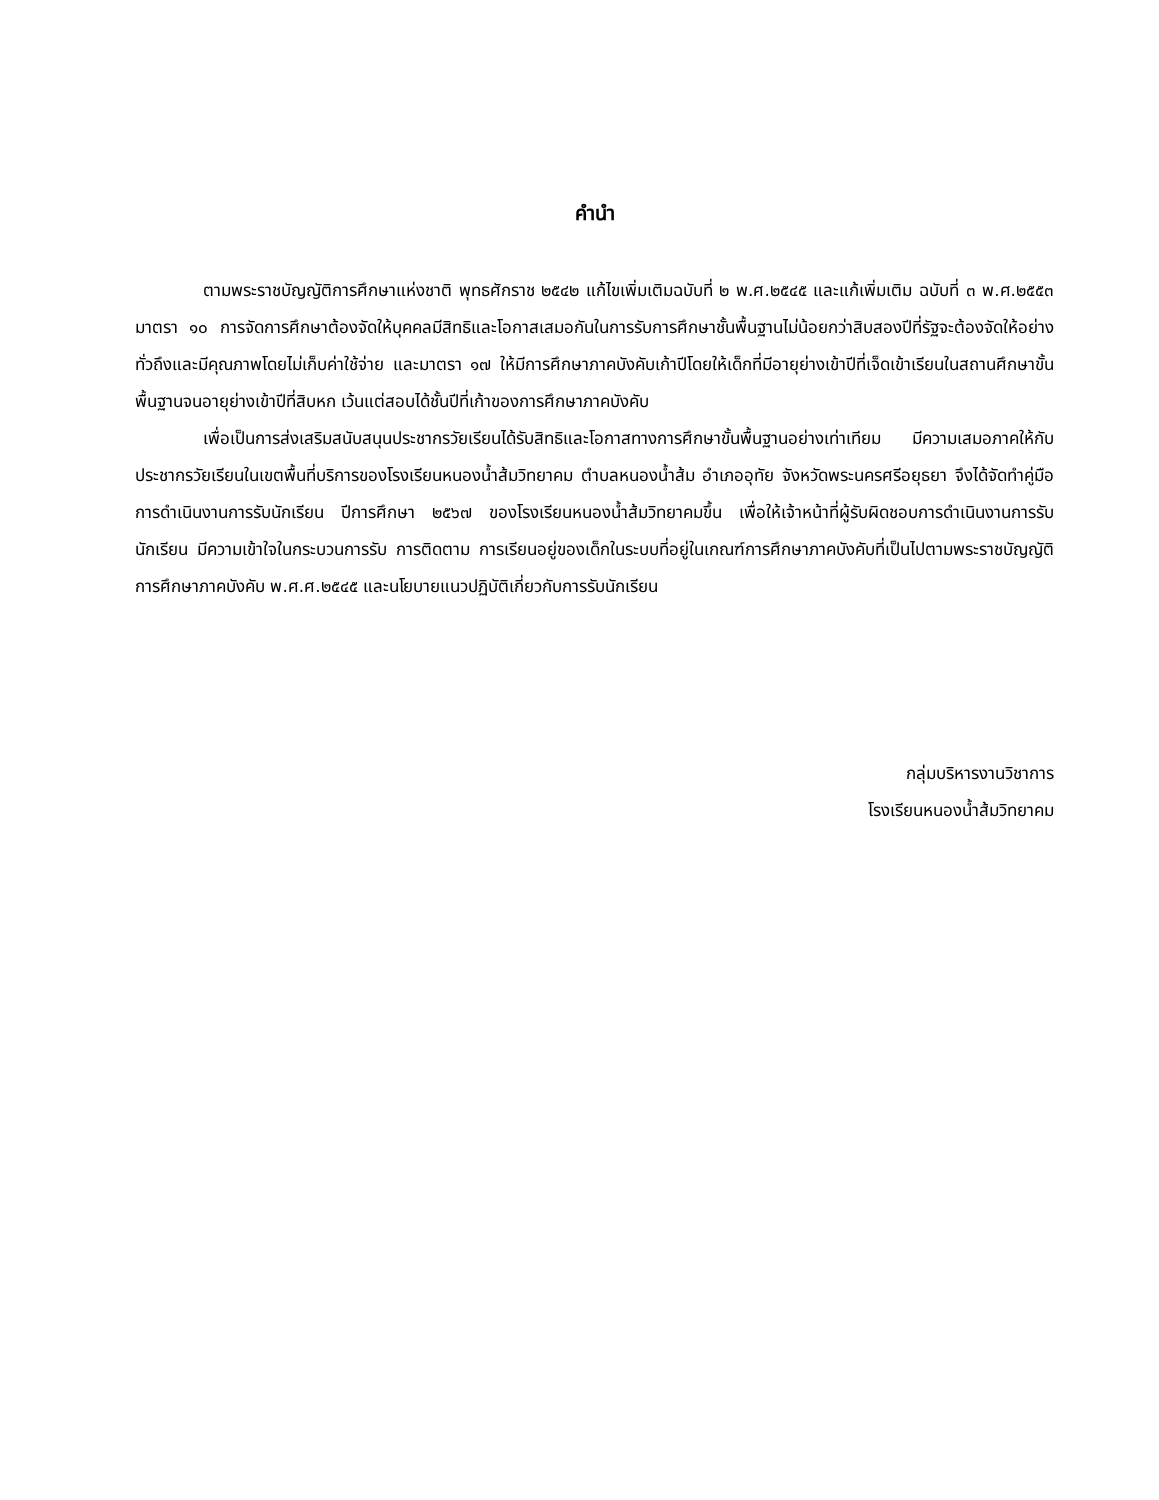คำนำ
ตามพระราชบัญญัติการศึกษาแห่งชาติ พุทธศักราช ๒๕๔๒ แก้ไขเพิ่มเติมฉบับที่ ๒ พ.ศ.๒๕๔๕ และแก้เพิ่มเติม ฉบับที่ ๓ พ.ศ.๒๕๕๓ มาตรา ๑๐ การจัดการศึกษาต้องจัดให้บุคคลมีสิทธิและโอกาสเสมอกันในการรับการศึกษาชั้นพื้นฐานไม่น้อยกว่าสิบสองปีที่รัฐจะต้องจัดให้อย่างทั่วถึงและมีคุณภาพโดยไม่เก็บค่าใช้จ่าย และมาตรา ๑๗ ให้มีการศึกษาภาคบังคับเก้าปีโดยให้เด็กที่มีอายุย่างเข้าปีที่เจ็ดเข้าเรียนในสถานศึกษาขั้นพื้นฐานจนอายุย่างเข้าปีที่สิบหก เว้นแต่สอบได้ชั้นปีที่เก้าของการศึกษาภาคบังคับ
เพื่อเป็นการส่งเสริมสนับสนุนประชากรวัยเรียนได้รับสิทธิและโอกาสทางการศึกษาขั้นพื้นฐานอย่างเท่าเทียม มีความเสมอภาคให้กับประชากรวัยเรียนในเขตพื้นที่บริการของโรงเรียนหนองน้ำส้มวิทยาคม ตำบลหนองน้ำส้ม อำเภออุทัย จังหวัดพระนครศรีอยุธยา จึงได้จัดทำคู่มือการดำเนินงานการรับนักเรียน ปีการศึกษา ๒๕๖๗ ของโรงเรียนหนองน้ำส้มวิทยาคมขึ้น เพื่อให้เจ้าหน้าที่ผู้รับผิดชอบการดำเนินงานการรับนักเรียน มีความเข้าใจในกระบวนการรับ การติดตาม การเรียนอยู่ของเด็กในระบบที่อยู่ในเกณฑ์การศึกษาภาคบังคับที่เป็นไปตามพระราชบัญญัติการศึกษาภาคบังคับ พ.ศ.ศ.๒๕๔๕ และนโยบายแนวปฏิบัติเกี่ยวกับการรับนักเรียน
กลุ่มบริหารงานวิชาการ
โรงเรียนหนองน้ำส้มวิทยาคม